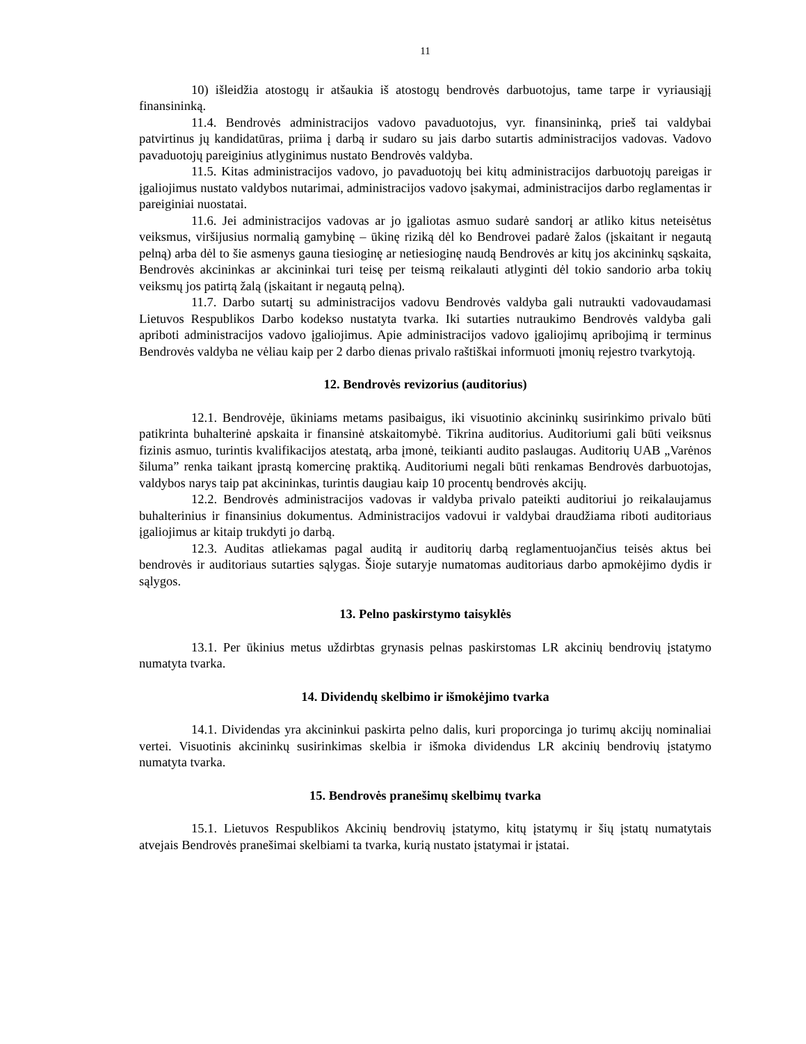11
10) išleidžia atostogų ir atšaukia iš atostogų bendrovės darbuotojus, tame tarpe ir vyriausiąjį finansininką.
11.4. Bendrovės administracijos vadovo pavaduotojus, vyr. finansininką, prieš tai valdybai patvirtinus jų kandidatūras, priima į darbą ir sudaro su jais darbo sutartis administracijos vadovas. Vadovo pavaduotojų pareiginius atlyginimus nustato Bendrovės valdyba.
11.5. Kitas administracijos vadovo, jo pavaduotojų bei kitų administracijos darbuotojų pareigas ir įgaliojimus nustato valdybos nutarimai, administracijos vadovo įsakymai, administracijos darbo reglamentas ir pareiginiai nuostatai.
11.6. Jei administracijos vadovas ar jo įgaliotas asmuo sudarė sandorį ar atliko kitus neteisėtus veiksmus, viršijusius normalią gamybinę – ūkinę riziką dėl ko Bendrovei padarė žalos (įskaitant ir negautą pelną) arba dėl to šie asmenys gauna tiesioginę ar netiesioginę naudą Bendrovės ar kitų jos akcininkų sąskaita, Bendrovės akcininkas ar akcininkai turi teisę per teismą reikalauti atlyginti dėl tokio sandorio arba tokių veiksmų jos patirtą žalą (įskaitant ir negautą pelną).
11.7. Darbo sutartį su administracijos vadovu Bendrovės valdyba gali nutraukti vadovaudamasi Lietuvos Respublikos Darbo kodekso nustatyta tvarka. Iki sutarties nutraukimo Bendrovės valdyba gali apriboti administracijos vadovo įgaliojimus. Apie administracijos vadovo įgaliojimų apribojimą ir terminus Bendrovės valdyba ne vėliau kaip per 2 darbo dienas privalo raštiškai informuoti įmonių rejestro tvarkytoją.
12. Bendrovės revizorius (auditorius)
12.1. Bendrovėje, ūkiniams metams pasibaigus, iki visuotinio akcininkų susirinkimo privalo būti patikrinta buhalterinė apskaita ir finansinė atskaitomybė. Tikrina auditorius. Auditoriumi gali būti veiksnus fizinis asmuo, turintis kvalifikacijos atestatą, arba įmonė, teikianti audito paslaugas. Auditorių UAB „Varėnos šiluma” renka taikant įprastą komercinę praktiką. Auditoriumi negali būti renkamas Bendrovės darbuotojas, valdybos narys taip pat akcininkas, turintis daugiau kaip 10 procentų bendrovės akcijų.
12.2. Bendrovės administracijos vadovas ir valdyba privalo pateikti auditoriui jo reikalaujamus buhalterinius ir finansinius dokumentus. Administracijos vadovui ir valdybai draudžiama riboti auditoriaus įgaliojimus ar kitaip trukdyti jo darbą.
12.3. Auditas atliekamas pagal auditą ir auditorių darbą reglamentuojančius teisės aktus bei bendrovės ir auditoriaus sutarties sąlygas. Šioje sutaryje numatomas auditoriaus darbo apmokėjimo dydis ir sąlygos.
13. Pelno paskirstymo taisyklės
13.1. Per ūkinius metus uždirbtas grynasis pelnas paskirstomas LR akcinių bendrovių įstatymo numatyta tvarka.
14. Dividendų skelbimo ir išmokėjimo tvarka
14.1. Dividendas yra akcininkui paskirta pelno dalis, kuri proporcinga jo turimų akcijų nominaliai vertei. Visuotinis akcininkų susirinkimas skelbia ir išmoka dividendus LR akcinių bendrovių įstatymo numatyta tvarka.
15. Bendrovės pranešimų skelbimų tvarka
15.1. Lietuvos Respublikos Akcinių bendrovių įstatymo, kitų įstatymų ir šių įstatų numatytais atvejais Bendrovės pranešimai skelbiami ta tvarka, kurią nustato įstatymai ir įstatai.